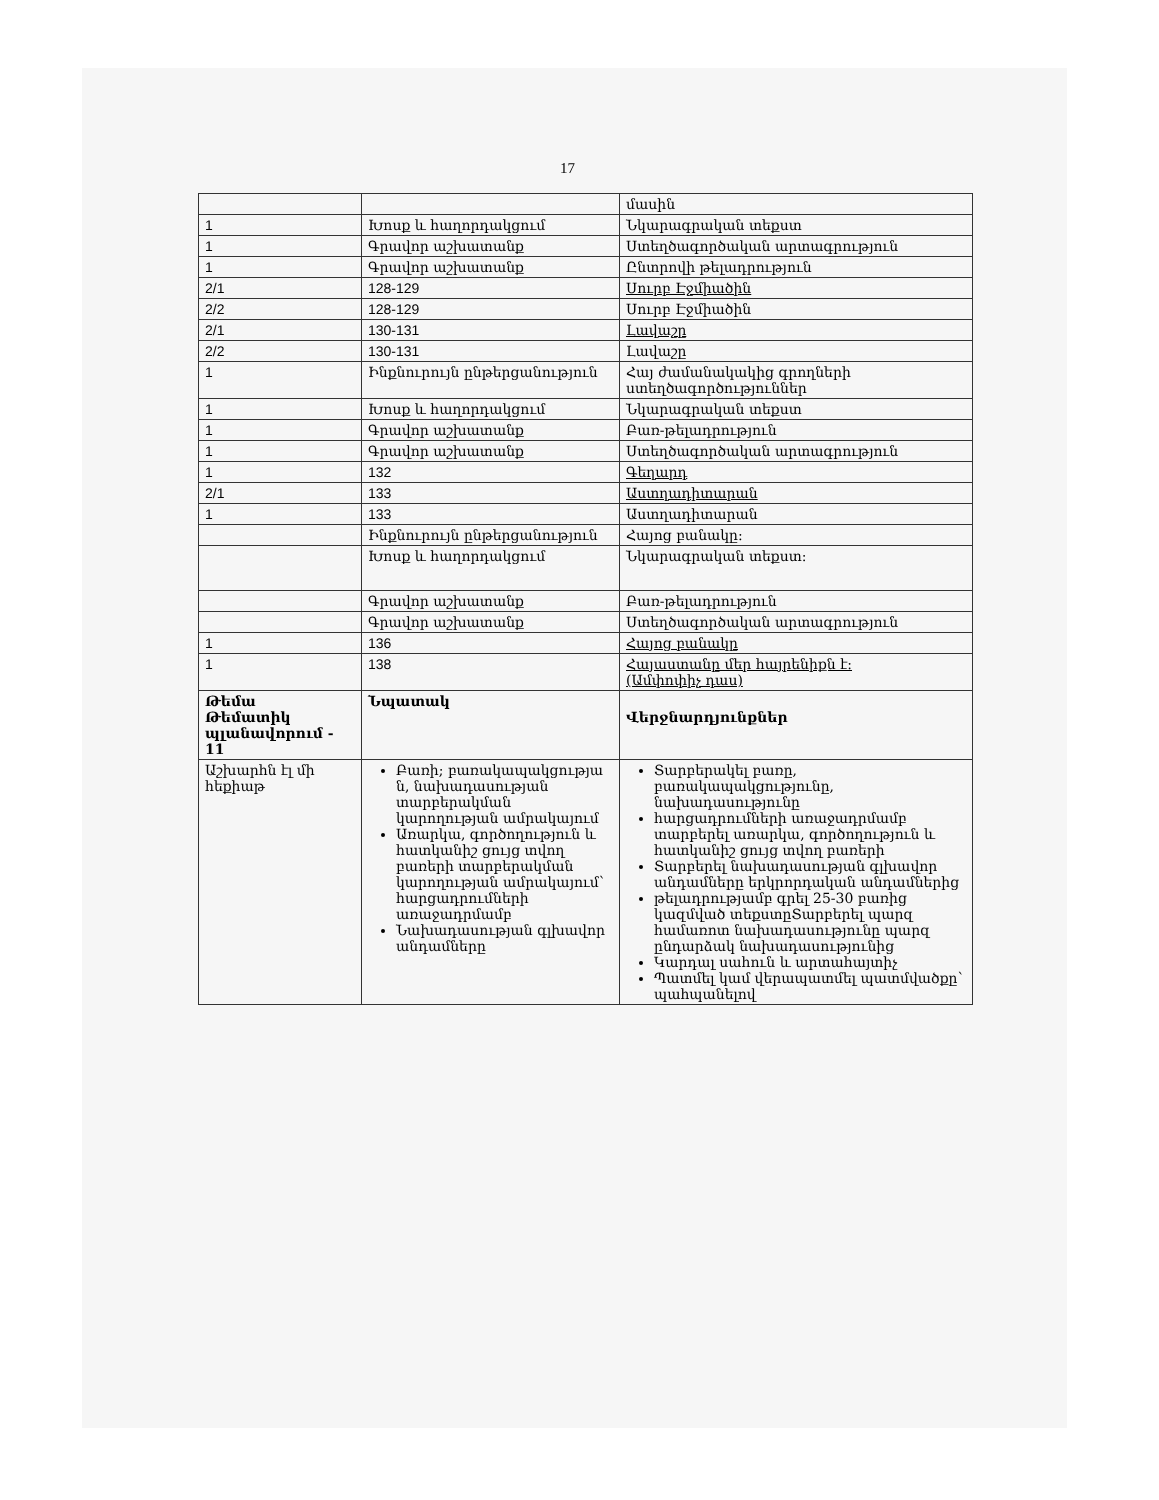17
| | | մասին |
| 1 | Խոսք և հաղորդակցում | Նկարագրական տեքստ |
| 1 | Գրավոր աշխատանք | Ստեղծագործական արտագրություն |
| 1 | Գրավոր աշխատանք | Ընտրովի թելադրություն |
| 2/1 | 128-129 | Սուրբ Էջմիածին |
| 2/2 | 128-129 | Սուրբ Էջմիածին |
| 2/1 | 130-131 | Լավաշը |
| 2/2 | 130-131 | Լավաշը |
| 1 | Ինքնուրույն ընթերցանություն | Հայ ժամանակակից գրողների ստեղծագործություններ |
| 1 | Խոսք և հաղորդակցում | Նկարագրական տեքստ |
| 1 | Գրավոր աշխատանք | Բառ-թելադրություն |
| 1 | Գրավոր աշխատանք | Ստեղծագործական արտագրություն |
| 1 | 132 | Գեղարդ |
| 2/1 | 133 | Աստղադիտարան |
| 1 | 133 | Աստղադիտարան |
| | Ինքնուրույն ընթերցանություն | Հայոց բանակը: |
| | Խոսք և հաղորդակցում | Նկարագրական տեքստ: |
| | Գրավոր աշխատանք | Բառ-թելադրություն |
| | Գրավոր աշխատանք | Ստեղծագործական արտագրություն |
| 1 | 136 | Հայոց բանակը |
| 1 | 138 | Հայաստանը մեր հայրենիքն է: (Ամփոփիչ դաս) |
| Թեմա Թեմատիկ պլանավորում - 11 | Նպատակ | Վերջնարդյունքներ |
| Աշխարհն էլ մի հեքիաթ | Բառի; բառակապակցությա ն, նախադասության տարբերակման կարողության ամրակայում Առարկա, գործողություն և հատկանիշ ցույց տվող բառերի տարբերակման կարողության ամրակայում՝ հարցադրումների առաջադրմամբ Նախադասության գլխավոր անդամները | Տարբերակել բառը, բառակապակցությունը, նախադասությունը հարցադրումների առաջադրմամբ տարբերել առարկա, գործողություն և հատկանիշ ցույց տվող բառերի Տարբերել նախադասության գլխավոր անդամները երկրորդական անդամներից թելադրությամբ գրել 25-30 բառից կազմված տեքստըՏարբերել պարզ համառոտ նախադասությունը պարզ ընդարձակ նախադասությունից Կարդալ սահուն և արտահայտիչ Պատմել կամ վերապատմել պատմվածքը՝ պահպանելով |